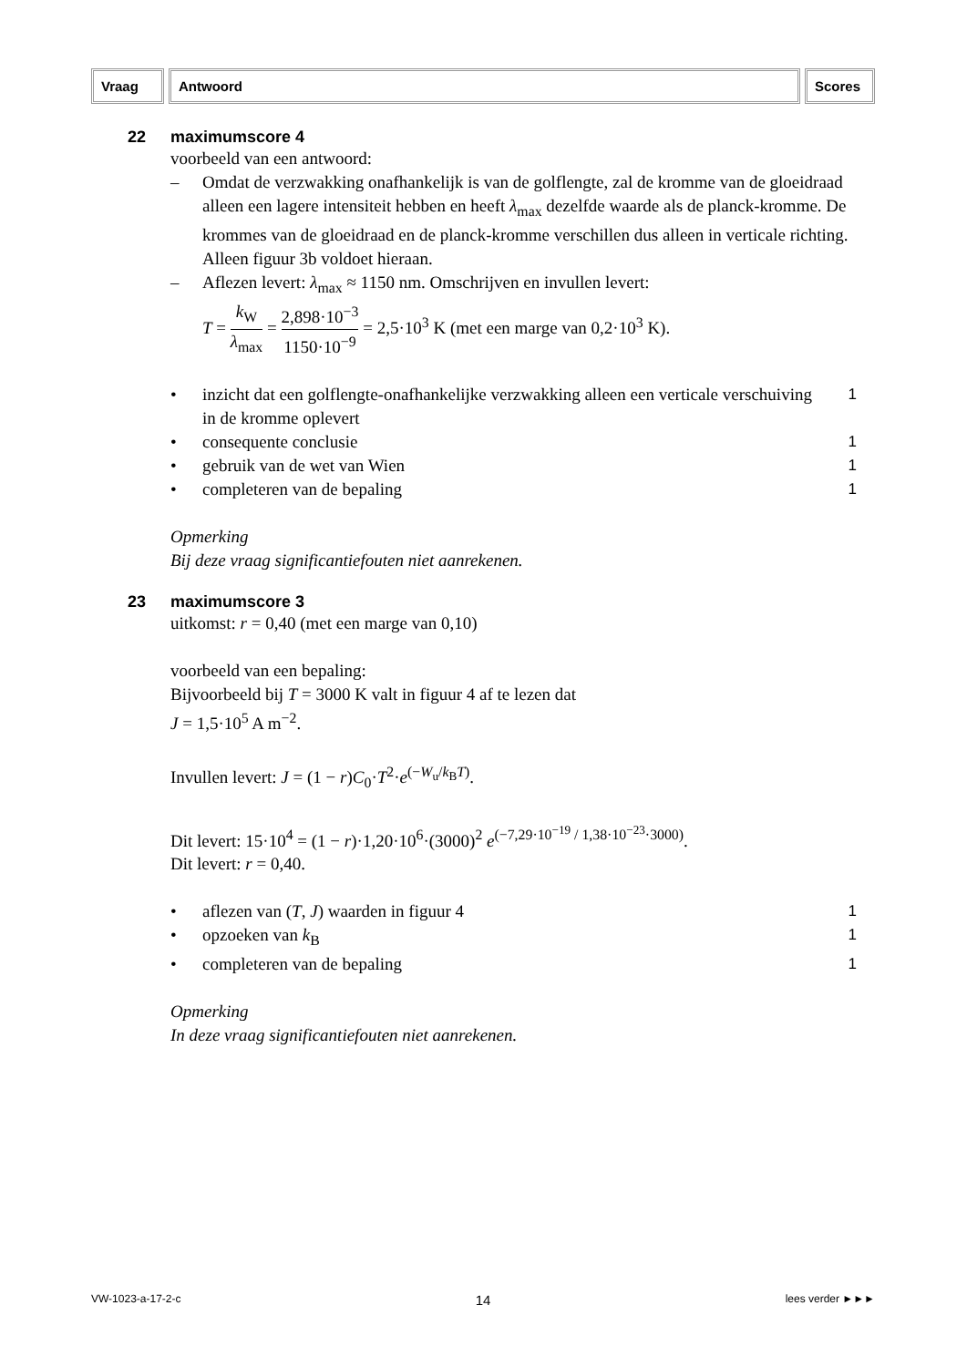Vraag Antwoord Scores
22 maximumscore 4
voorbeeld van een antwoord:
– Omdat de verzwakking onafhankelijk is van de golflengte, zal de kromme van de gloeidraad alleen een lagere intensiteit hebben en heeft λ<sub>max</sub> dezelfde waarde als de planck-kromme. De krommes van de gloeidraad en de planck-kromme verschillen dus alleen in verticale richting. Alleen figuur 3b voldoet hieraan.
– Aflezen levert: λ<sub>max</sub> ≈ 1150 nm. Omschrijven en invullen levert:
T = k<sub>W</sub> λ<sub>max</sub> = 2,898·10<sup>−3</sup> 1150·10<sup>−9</sup> = 2,5·10<sup>3</sup> K (met een marge van 0,2·10<sup>3</sup> K).
• inzicht dat een golflengte-onafhankelijke verzwakking alleen een verticale verschuiving in de kromme oplevert 1
• consequente conclusie 1
• gebruik van de wet van Wien 1
• completeren van de bepaling 1
Opmerking
Bij deze vraag significantiefouten niet aanrekenen.
23 maximumscore 3
uitkomst: r = 0,40 (met een marge van 0,10)
voorbeeld van een bepaling:
Bijvoorbeeld bij T = 3000 K valt in figuur 4 af te lezen dat
J = 1,5·10<sup>5</sup> A m<sup>−2</sup>.
Invullen levert: J = (1 − r)C<sub>0</sub>·T<sup>2</sup>·e<sup>(−W<sub>u</sub>/k<sub>B</sub>T)</sup>.
Dit levert: 15·10<sup>4</sup> = (1 − r)·1,20·10<sup>6</sup>·(3000)<sup>2</sup> e<sup>(−7,29·10<sup>−19</sup> / 1,38·10<sup>−23</sup>·3000)</sup>.
Dit levert: r = 0,40.
• aflezen van (T, J) waarden in figuur 4 1
• opzoeken van k<sub>B</sub> 1
• completeren van de bepaling 1
Opmerking
In deze vraag significantiefouten niet aanrekenen.
VW-1023-a-17-2-c 14 lees verder ►►►